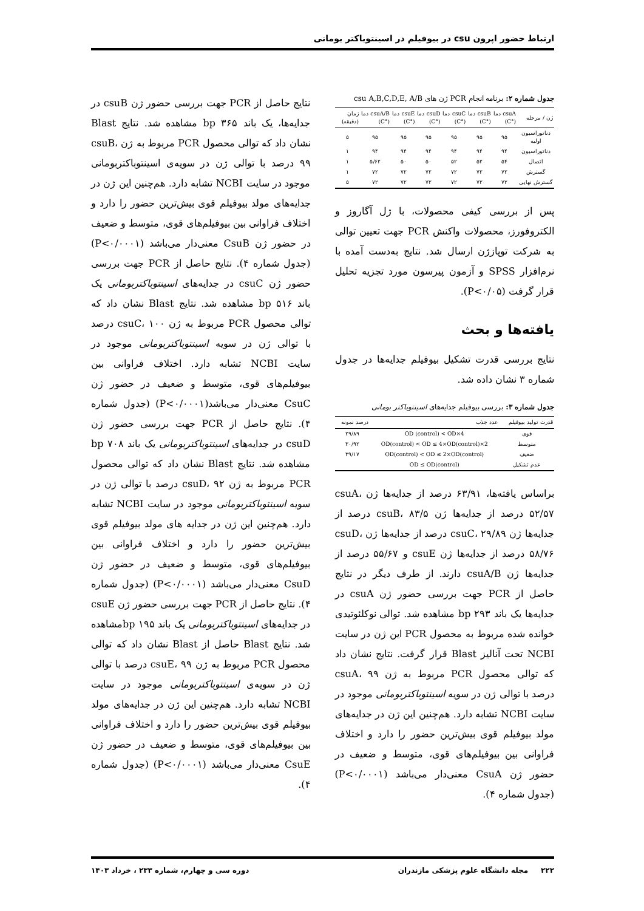ارتباط حضور اپرون csu در بیوفیلم در اسینتوباکتر بومانی
جدول شماره ۲: برنامه انجام PCR ژن های csu A,B,C,D,E, A/B
| ژن / مرحله | csuA دما (°C) | csuB دما (°C) | csuC دما (°C) | csuD دما (°C) | csuE دما (°C) | csuA/B دما (°C) | زمان (دقیقه) |
| --- | --- | --- | --- | --- | --- | --- | --- |
| دناتوراسیون اولیه | ۹۵ | ۹۵ | ۹۵ | ۹۵ | ۹۵ | ۹۵ | ۵ |
| دناتوراسیون | ۹۴ | ۹۴ | ۹۴ | ۹۴ | ۹۴ | ۹۴ | ۱ |
| اتصال | ۵۴ | ۵۲ | ۵۲ | ۵۰ | ۵۰ | ۵/۶۲ | ۱ |
| گسترش | ۷۲ | ۷۲ | ۷۲ | ۷۲ | ۷۲ | ۷۲ | ۱ |
| گسترش نهایی | ۷۲ | ۷۲ | ۷۲ | ۷۲ | ۷۲ | ۷۲ | ۵ |
پس از بررسی کیفی محصولات، با ژل آگاروز و الکتروفورز، محصولات واکنش PCR جهت تعیین توالی به شرکت توپازژن ارسال شد. نتایج به‌دست آمده با نرم‌افزار SPSS و آزمون پیرسون مورد تجزیه تحلیل قرار گرفت (P<۰/۰۵).
یافته‌ها و بحث
نتایج بررسی قدرت تشکیل بیوفیلم جدایه‌ها در جدول شماره ۳ نشان داده شد.
جدول شماره ۳: بررسی بیوفیلم جدایه‌های اسینتوباکتر بومانی
| قدرت تولید بیوفیلم | عدد جذب | درصد نمونه |
| --- | --- | --- |
| قوی | 4×OD (control) < OD | ۲۹/۸۹ |
| متوسط | 2×OD(control) < OD ≤ 4×OD(control) | ۳۰/۹۲ |
| ضعیف | OD(control) < OD ≤ 2×OD(control) | ۳۹/۱۷ |
| عدم تشکیل | OD ≤ OD(control) | |
براساس یافته‌ها، ۶۳/۹۱ درصد از جدایه‌ها ژن csuA، ۵۲/۵۷ درصد از جدایه‌ها ژن csuB، ۸۳/۵ درصد از جدایه‌ها ژن csuC، ۲۹/۸۹ درصد از جدایه‌ها ژن csuD، ۵۸/۷۶ درصد از جدایه‌ها ژن csuE و ۵۵/۶۷ درصد از جدایه‌ها ژن csuA/B دارند. از طرف دیگر در نتایج حاصل از PCR جهت بررسی حضور ژن csuA در جدایه‌ها یک باند bp ۲۹۳ مشاهده شد. توالی نوکلئوتیدی خوانده شده مربوط به محصول PCR این ژن در سایت NCBI تحت آنالیز Blast قرار گرفت. نتایج نشان داد که توالی محصول PCR مربوط به ژن csuA، ۹۹ درصد با توالی ژن در سویه اسینتوباکتربومانی موجود در سایت NCBI تشابه دارد. هم‌چنین این ژن در جدایه‌های مولد بیوفیلم قوی بیش‌ترین حضور را دارد و اختلاف فراوانی بین بیوفیلم‌های قوی، متوسط و ضعیف در حضور ژن CsuA معنی‌دار می‌باشد (P<۰/۰۰۰۱) (جدول شماره ۴).
نتایج حاصل از PCR جهت بررسی حضور ژن csuB در جدایه‌ها، یک باند bp ۳۶۵ مشاهده شد. نتایج Blast نشان داد که توالی محصول PCR مربوط به ژن csuB، ۹۹ درصد با توالی ژن در سویه‌ی اسینتوباکتربومانی موجود در سایت NCBI تشابه دارد. هم‌چنین این ژن در جدایه‌های مولد بیوفیلم قوی بیش‌ترین حضور را دارد و اختلاف فراوانی بین بیوفیلم‌های قوی، متوسط و ضعیف در حضور ژن CsuB معنی‌دار می‌باشد (P<۰/۰۰۰۱) (جدول شماره ۴). نتایج حاصل از PCR جهت بررسی حضور ژن csuC در جدایه‌های اسینتوباکتربومانی یک باند bp ۵۱۶ مشاهده شد. نتایج Blast نشان داد که توالی محصول PCR مربوط به ژن csuC، ۱۰۰ درصد با توالی ژن در سویه اسینتوباکتربومانی موجود در سایت NCBI تشابه دارد. اختلاف فراوانی بین بیوفیلم‌های قوی، متوسط و ضعیف در حضور ژن CsuC معنی‌دار می‌باشد(P<۰/۰۰۰۱) (جدول شماره ۴). نتایج حاصل از PCR جهت بررسی حضور ژن csuD در جدایه‌های اسینتوباکتربومانی یک باند bp ۷۰۸ مشاهده شد. نتایج Blast نشان داد که توالی محصول PCR مربوط به ژن csuD، ۹۲ درصد با توالی ژن در سویه اسینتوباکتربومانی موجود در سایت NCBI تشابه دارد. هم‌چنین این ژن در جدایه های مولد بیوفیلم قوی بیش‌ترین حضور را دارد و اختلاف فراوانی بین بیوفیلم‌های قوی، متوسط و ضعیف در حضور ژن CsuD معنی‌دار می‌باشد (P<۰/۰۰۰۱) (جدول شماره ۴). نتایج حاصل از PCR جهت بررسی حضور ژن csuE در جدایه‌های اسینتوباکتربومانی یک باند bp ۱۹۵مشاهده شد. نتایج Blast حاصل از Blast نشان داد که توالی محصول PCR مربوط به ژن csuE، ۹۹ درصد با توالی ژن در سویه‌ی اسینتوباکتربومانی موجود در سایت NCBI تشابه دارد. هم‌چنین این ژن در جدایه‌های مولد بیوفیلم قوی بیش‌ترین حضور را دارد و اختلاف فراوانی بین بیوفیلم‌های قوی، متوسط و ضعیف در حضور ژن CsuE معنی‌دار می‌باشد (P<۰/۰۰۰۱) (جدول شماره ۴).
۲۲۲ مجله دانشگاه علوم پزشکی مازندران دوره سی و چهارم، شماره ۲۳۳ ، خرداد ۱۴۰۳